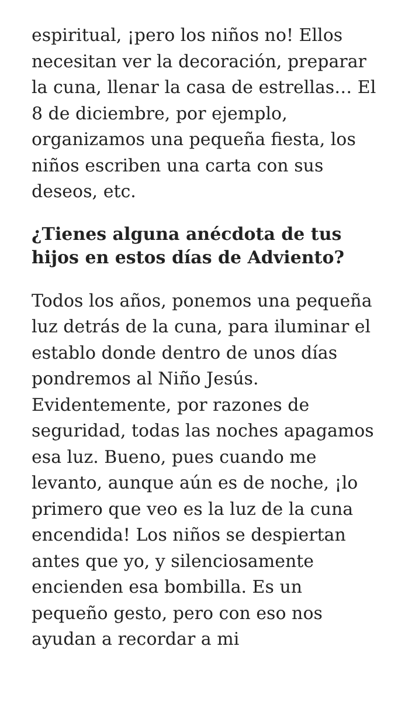espiritual, ¡pero los niños no! Ellos necesitan ver la decoración, preparar la cuna, llenar la casa de estrellas… El 8 de diciembre, por ejemplo, organizamos una pequeña fiesta, los niños escriben una carta con sus deseos, etc.
¿Tienes alguna anécdota de tus hijos en estos días de Adviento?
Todos los años, ponemos una pequeña luz detrás de la cuna, para iluminar el establo donde dentro de unos días pondremos al Niño Jesús. Evidentemente, por razones de seguridad, todas las noches apagamos esa luz. Bueno, pues cuando me levanto, aunque aún es de noche, ¡lo primero que veo es la luz de la cuna encendida! Los niños se despiertan antes que yo, y silenciosamente encienden esa bombilla. Es un pequeño gesto, pero con eso nos ayudan a recordar a mi